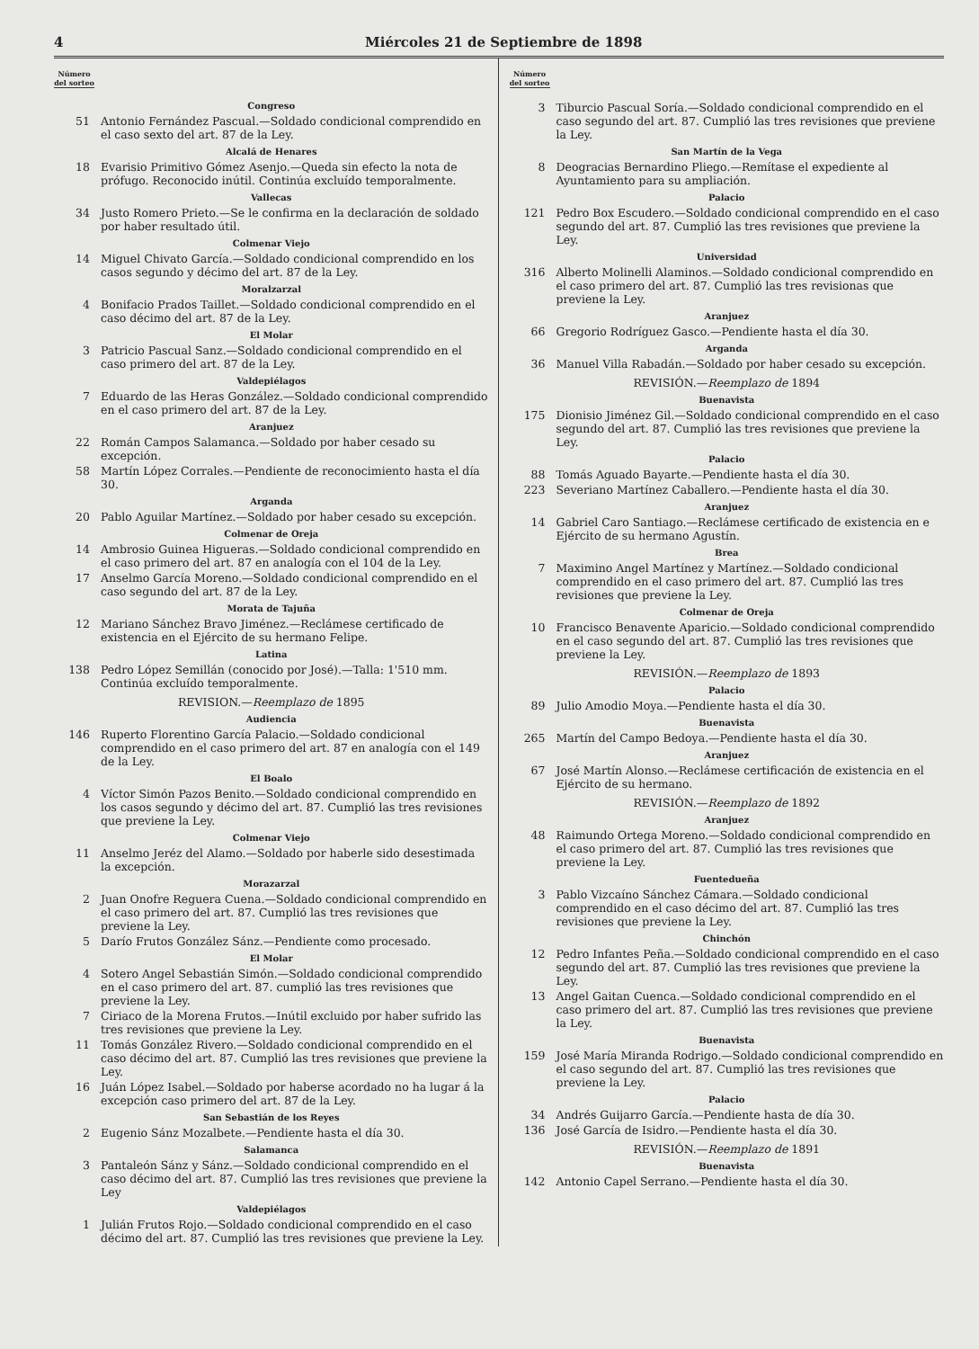4 Miércoles 21 de Septiembre de 1898
Número del sorteo
Congreso
51 Antonio Fernández Pascual.—Soldado condicional comprendido en el caso sexto del art. 87 de la Ley.
Alcalá de Henares
18 Evarisio Primitivo Gómez Asenjo.—Queda sin efecto la nota de prófugo. Reconocido inútil. Continúa excluído temporalmente.
Vallecas
34 Justo Romero Prieto.—Se le confirma en la declaración de soldado por haber resultado útil.
Colmenar Viejo
14 Miguel Chivato García.—Soldado condicional comprendido en los casos segundo y décimo del art. 87 de la Ley.
Moralzarzal
4 Bonifacio Prados Taillet.—Soldado condicional comprendido en el caso décimo del art. 87 de la Ley.
El Molar
3 Patricio Pascual Sanz.—Soldado condicional comprendido en el caso primero del art. 87 de la Ley.
Valdepiélagos
7 Eduardo de las Heras González.—Soldado condicional comprendido en el caso primero del art. 87 de la Ley.
Aranjuez
22 Román Campos Salamanca.—Soldado por haber cesado su excepción.
58 Martín López Corrales.—Pendiente de reconocimiento hasta el día 30.
Arganda
20 Pablo Aguilar Martínez.—Soldado por haber cesado su excepción.
Colmenar de Oreja
14 Ambrosio Guinea Higueras.—Soldado condicional comprendido en el caso primero del art. 87 en analogía con el 104 de la Ley.
17 Anselmo García Moreno.—Soldado condicional comprendido en el caso segundo del art. 87 de la Ley.
Morata de Tajuña
12 Mariano Sánchez Bravo Jiménez.—Reclámese certificado de existencia en el Ejército de su hermano Felipe.
Latina
138 Pedro López Semillán (conocido por José).—Talla: 1'510 mm. Continúa excluído temporalmente.
REVISION.—Reemplazo de 1895
Audiencia
146 Ruperto Florentino García Palacio.—Soldado condicional comprendido en el caso primero del art. 87 en analogía con el 149 de la Ley.
El Boalo
4 Víctor Simón Pazos Benito.—Soldado condicional comprendido en los casos segundo y décimo del art. 87. Cumplió las tres revisiones que previene la Ley.
Colmenar Viejo
11 Anselmo Jeréz del Alamo.—Soldado por haberle sido desestimada la excepción.
Morazarzal
2 Juan Onofre Reguera Cuena.—Soldado condicional comprendido en el caso primero del art. 87. Cumplió las tres revisiones que previene la Ley.
5 Darío Frutos González Sánz.—Pendiente como procesado.
El Molar
4 Sotero Angel Sebastián Simón.—Soldado condicional comprendido en el caso primero del art. 87. cumplió las tres revisiones que previene la Ley.
7 Ciriaco de la Morena Frutos.—Inútil excluido por haber sufrido las tres revisiones que previene la Ley.
11 Tomás González Rivero.—Soldado condicional comprendido en el caso décimo del art. 87. Cumplió las tres revisiones que previene la Ley.
16 Juán López Isabel.—Soldado por haberse acordado no ha lugar á la excepción caso primero del art. 87 de la Ley.
San Sebastián de los Reyes
2 Eugenio Sánz Mozalbete.—Pendiente hasta el día 30.
Salamanca
3 Pantaleón Sánz y Sánz.—Soldado condicional comprendido en el caso décimo del art. 87. Cumplió las tres revisiones que previene la Ley
Valdepiélagos
1 Julián Frutos Rojo.—Soldado condicional comprendido en el caso décimo del art. 87. Cumplió las tres revisiones que previene la Ley.
Número del sorteo
3 Tiburcio Pascual Soría.—Soldado condicional comprendido en el caso segundo del art. 87. Cumplió las tres revisiones que previene la Ley.
San Martín de la Vega
8 Deogracias Bernardino Pliego.—Remítase el expediente al Ayuntamiento para su ampliación.
Palacio
121 Pedro Box Escudero.—Soldado condicional comprendido en el caso segundo del art. 87. Cumplió las tres revisiones que previene la Ley.
Universidad
316 Alberto Molinelli Alaminos.—Soldado condicional comprendido en el caso primero del art. 87. Cumplió las tres revisionas que previene la Ley.
Aranjuez
66 Gregorio Rodríguez Gasco.—Pendiente hasta el día 30.
Arganda
36 Manuel Villa Rabadán.—Soldado por haber cesado su excepción.
REVISIÓN.—Reemplazo de 1894
Buenavista
175 Dionisio Jiménez Gil.—Soldado condicional comprendido en el caso segundo del art. 87. Cumplió las tres revisiones que previene la Ley.
Palacio
88 Tomás Aguado Bayarte.—Pendiente hasta el día 30.
223 Severiano Martínez Caballero.—Pendiente hasta el día 30.
Aranjuez
14 Gabriel Caro Santiago.—Reclámese certificado de existencia en e Ejército de su hermano Agustín.
Brea
7 Maximino Angel Martínez y Martínez.—Soldado condicional comprendido en el caso primero del art. 87. Cumplió las tres revisiones que previene la Ley.
Colmenar de Oreja
10 Francisco Benavente Aparicio.—Soldado condicional comprendido en el caso segundo del art. 87. Cumplió las tres revisiones que previene la Ley.
REVISIÓN.—Reemplazo de 1893
Palacio
89 Julio Amodio Moya.—Pendiente hasta el día 30.
Buenavista
265 Martín del Campo Bedoya.—Pendiente hasta el día 30.
Aranjuez
67 José Martín Alonso.—Reclámese certificación de existencia en el Ejército de su hermano.
REVISIÓN.—Reemplazo de 1892
Aranjuez
48 Raimundo Ortega Moreno.—Soldado condicional comprendido en el caso primero del art. 87. Cumplió las tres revisiones que previene la Ley.
Fuentedueña
3 Pablo Vizcaíno Sánchez Cámara.—Soldado condicional comprendido en el caso décimo del art. 87. Cumplió las tres revisiones que previene la Ley.
Chinchón
12 Pedro Infantes Peña.—Soldado condicional comprendido en el caso segundo del art. 87. Cumplió las tres revisiones que previene la Ley.
13 Angel Gaitan Cuenca.—Soldado condicional comprendido en el caso primero del art. 87. Cumplió las tres revisiones que previene la Ley.
Buenavista
159 José María Miranda Rodrigo.—Soldado condicional comprendido en el caso segundo del art. 87. Cumplió las tres revisiones que previene la Ley.
Palacio
34 Andrés Guijarro García.—Pendiente hasta de día 30.
136 José García de Isidro.—Pendiente hasta el día 30.
REVISIÓN.—Reemplazo de 1891
Buenavista
142 Antonio Capel Serrano.—Pendiente hasta el día 30.